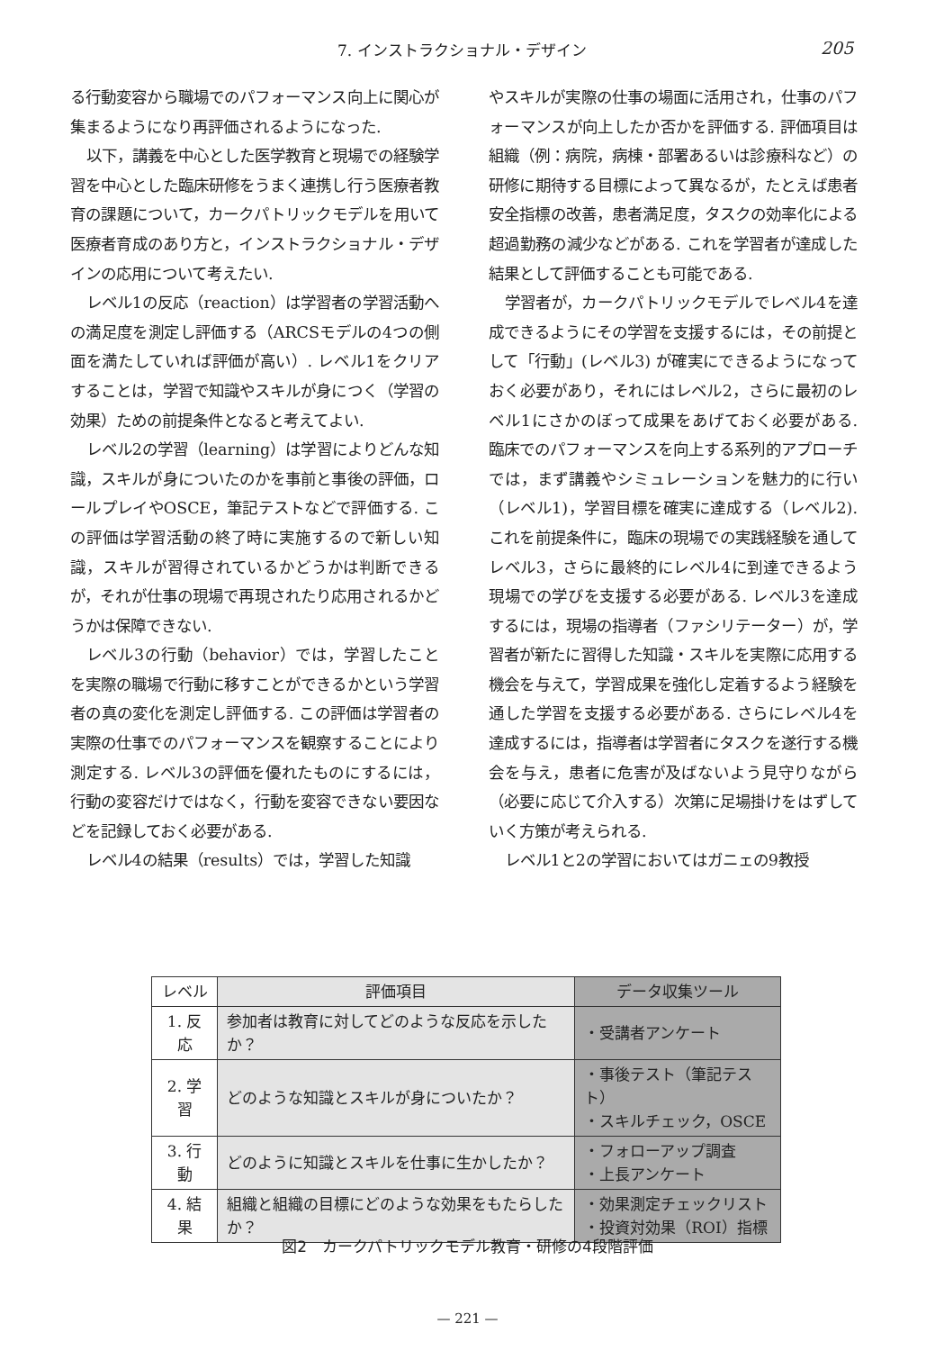7. インストラクショナル・デザイン 205
る行動変容から職場でのパフォーマンス向上に関心が集まるようになり再評価されるようになった.
以下，講義を中心とした医学教育と現場での経験学習を中心とした臨床研修をうまく連携し行う医療者教育の課題について，カークパトリックモデルを用いて医療者育成のあり方と，インストラクショナル・デザインの応用について考えたい.
レベル1の反応（reaction）は学習者の学習活動への満足度を測定し評価する（ARCSモデルの4つの側面を満たしていれば評価が高い）. レベル1をクリアすることは，学習で知識やスキルが身につく（学習の効果）ための前提条件となると考えてよい.
レベル2の学習（learning）は学習によりどんな知識，スキルが身についたのかを事前と事後の評価，ロールプレイやOSCE，筆記テストなどで評価する. この評価は学習活動の終了時に実施するので新しい知識，スキルが習得されているかどうかは判断できるが，それが仕事の現場で再現されたり応用されるかどうかは保障できない.
レベル3の行動（behavior）では，学習したことを実際の職場で行動に移すことができるかという学習者の真の変化を測定し評価する. この評価は学習者の実際の仕事でのパフォーマンスを観察することにより測定する. レベル3の評価を優れたものにするには，行動の変容だけではなく，行動を変容できない要因などを記録しておく必要がある.
レベル4の結果（results）では，学習した知識
やスキルが実際の仕事の場面に活用され，仕事のパフォーマンスが向上したか否かを評価する. 評価項目は組織（例：病院，病棟・部署あるいは診療科など）の研修に期待する目標によって異なるが，たとえば患者安全指標の改善，患者満足度，タスクの効率化による超過勤務の減少などがある. これを学習者が達成した結果として評価することも可能である.
学習者が，カークパトリックモデルでレベル4を達成できるようにその学習を支援するには，その前提として「行動」(レベル3) が確実にできるようになっておく必要があり，それにはレベル2，さらに最初のレベル1にさかのぼって成果をあげておく必要がある. 臨床でのパフォーマンスを向上する系列的アプローチでは，まず講義やシミュレーションを魅力的に行い（レベル1)，学習目標を確実に達成する（レベル2). これを前提条件に，臨床の現場での実践経験を通してレベル3，さらに最終的にレベル4に到達できるよう現場での学びを支援する必要がある. レベル3を達成するには，現場の指導者（ファシリテーター）が，学習者が新たに習得した知識・スキルを実際に応用する機会を与えて，学習成果を強化し定着するよう経験を通した学習を支援する必要がある. さらにレベル4を達成するには，指導者は学習者にタスクを遂行する機会を与え，患者に危害が及ばないよう見守りながら（必要に応じて介入する）次第に足場掛けをはずしていく方策が考えられる.
レベル1と2の学習においてはガニェの9教授
| レベル | 評価項目 | データ収集ツール |
| --- | --- | --- |
| 1. 反応 | 参加者は教育に対してどのような反応を示したか？ | ・受講者アンケート |
| 2. 学習 | どのような知識とスキルが身についたか？ | ・事後テスト（筆記テスト） ・スキルチェック，OSCE |
| 3. 行動 | どのように知識とスキルを仕事に生かしたか？ | ・フォローアップ調査 ・上長アンケート |
| 4. 結果 | 組織と組織の目標にどのような効果をもたらしたか？ | ・効果測定チェックリスト ・投資対効果（ROI）指標 |
図2　カークパトリックモデル教育・研修の4段階評価
— 221 —